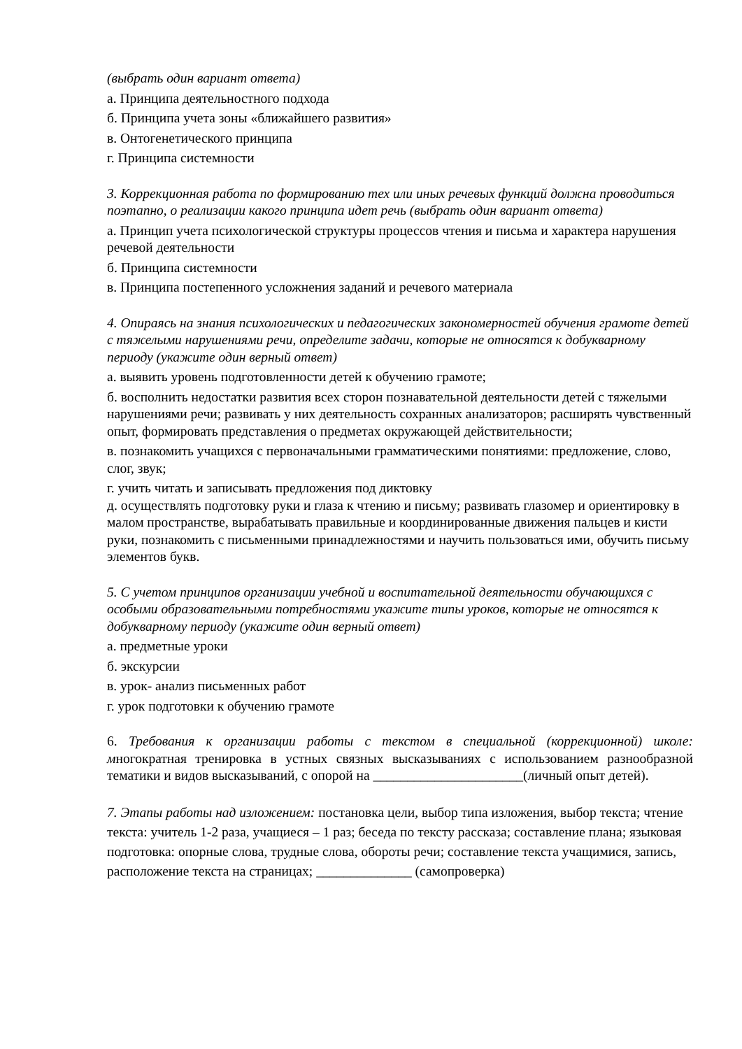(выбрать один вариант ответа)
а. Принципа деятельностного подхода
б. Принципа учета зоны «ближайшего развития»
в. Онтогенетического принципа
г. Принципа системности
3. Коррекционная работа по формированию тех или иных речевых функций должна проводиться поэтапно, о реализации какого принципа идет речь (выбрать один вариант ответа)
а. Принцип учета психологической структуры процессов чтения и письма и характера нарушения речевой деятельности
б. Принципа системности
в. Принципа постепенного усложнения заданий и речевого материала
4. Опираясь на знания психологических и педагогических закономерностей обучения грамоте детей с тяжелыми нарушениями речи, определите задачи, которые не относятся к добукварному периоду (укажите один верный ответ)
а. выявить уровень подготовленности детей к обучению грамоте;
б. восполнить недостатки развития всех сторон познавательной деятельности детей с тяжелыми нарушениями речи; развивать у них деятельность сохранных анализаторов; расширять чувственный опыт, формировать представления о предметах окружающей действительности;
в. познакомить учащихся с первоначальными грамматическими понятиями: предложение, слово, слог, звук;
г. учить читать и записывать предложения под диктовку
д. осуществлять подготовку руки и глаза к чтению и письму; развивать глазомер и ориентировку в малом пространстве, вырабатывать правильные и координированные движения пальцев и кисти руки, познакомить с письменными принадлежностями и научить пользоваться ими, обучить письму элементов букв.
5. С учетом принципов организации учебной и воспитательной деятельности обучающихся с особыми образовательными потребностями укажите типы уроков, которые не относятся к добукварному периоду (укажите один верный ответ)
а. предметные уроки
б. экскурсии
в. урок- анализ письменных работ
г. урок подготовки к обучению грамоте
6. Требования к организации работы с текстом в специальной (коррекционной) школе: многократная тренировка в устных связных высказываниях с использованием разнообразной тематики и видов высказываний, с опорой на ______________________(личный опыт детей).
7. Этапы работы над изложением: постановка цели, выбор типа изложения, выбор текста; чтение текста: учитель 1-2 раза, учащиеся – 1 раз; беседа по тексту рассказа; составление плана; языковая подготовка: опорные слова, трудные слова, обороты речи; составление текста учащимися, запись, расположение текста на страницах; ______________ (самопроверка)